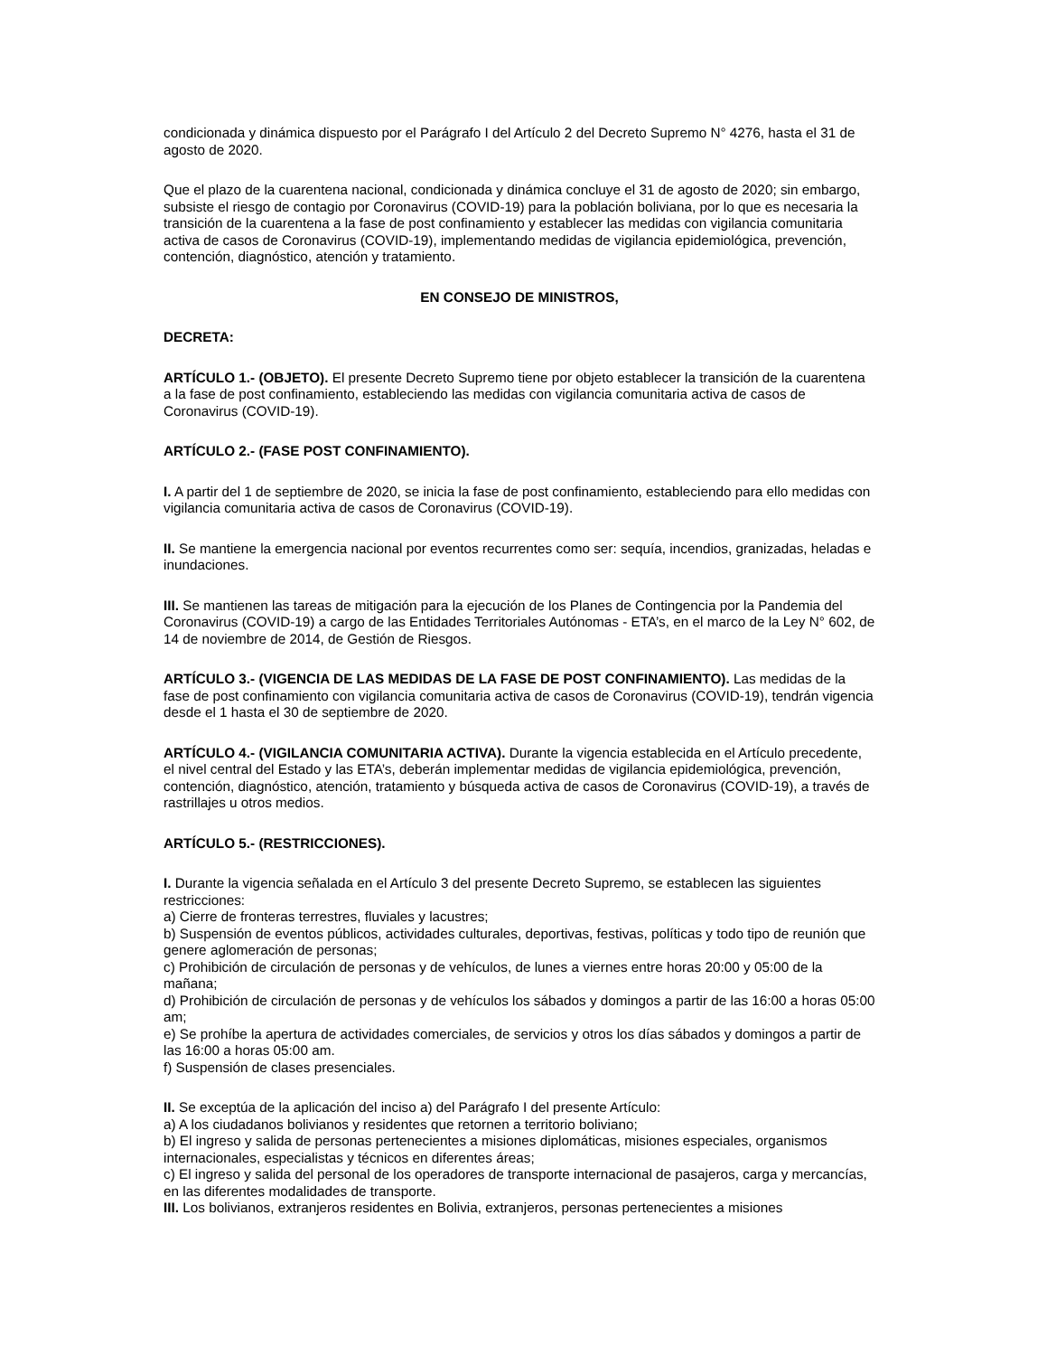condicionada y dinámica dispuesto por el Parágrafo I del Artículo 2 del Decreto Supremo N° 4276, hasta el 31 de agosto de 2020.
Que el plazo de la cuarentena nacional, condicionada y dinámica concluye el 31 de agosto de 2020; sin embargo, subsiste el riesgo de contagio por Coronavirus (COVID-19) para la población boliviana, por lo que es necesaria la transición de la cuarentena a la fase de post confinamiento y establecer las medidas con vigilancia comunitaria activa de casos de Coronavirus (COVID-19), implementando medidas de vigilancia epidemiológica, prevención, contención, diagnóstico, atención y tratamiento.
EN CONSEJO DE MINISTROS,
DECRETA:
ARTÍCULO 1.- (OBJETO). El presente Decreto Supremo tiene por objeto establecer la transición de la cuarentena a la fase de post confinamiento, estableciendo las medidas con vigilancia comunitaria activa de casos de Coronavirus (COVID-19).
ARTÍCULO 2.- (FASE POST CONFINAMIENTO).
I. A partir del 1 de septiembre de 2020, se inicia la fase de post confinamiento, estableciendo para ello medidas con vigilancia comunitaria activa de casos de Coronavirus (COVID-19).
II. Se mantiene la emergencia nacional por eventos recurrentes como ser: sequía, incendios, granizadas, heladas e inundaciones.
III. Se mantienen las tareas de mitigación para la ejecución de los Planes de Contingencia por la Pandemia del Coronavirus (COVID-19) a cargo de las Entidades Territoriales Autónomas - ETA’s, en el marco de la Ley N° 602, de 14 de noviembre de 2014, de Gestión de Riesgos.
ARTÍCULO 3.- (VIGENCIA DE LAS MEDIDAS DE LA FASE DE POST CONFINAMIENTO). Las medidas de la fase de post confinamiento con vigilancia comunitaria activa de casos de Coronavirus (COVID-19), tendrán vigencia desde el 1 hasta el 30 de septiembre de 2020.
ARTÍCULO 4.- (VIGILANCIA COMUNITARIA ACTIVA). Durante la vigencia establecida en el Artículo precedente, el nivel central del Estado y las ETA’s, deberán implementar medidas de vigilancia epidemiológica, prevención, contención, diagnóstico, atención, tratamiento y búsqueda activa de casos de Coronavirus (COVID-19), a través de rastrillajes u otros medios.
ARTÍCULO 5.- (RESTRICCIONES).
I. Durante la vigencia señalada en el Artículo 3 del presente Decreto Supremo, se establecen las siguientes restricciones:
a) Cierre de fronteras terrestres, fluviales y lacustres;
b) Suspensión de eventos públicos, actividades culturales, deportivas, festivas, políticas y todo tipo de reunión que genere aglomeración de personas;
c) Prohibición de circulación de personas y de vehículos, de lunes a viernes entre horas 20:00 y 05:00 de la mañana;
d) Prohibición de circulación de personas y de vehículos los sábados y domingos a partir de las 16:00 a horas 05:00 am;
e) Se prohíbe la apertura de actividades comerciales, de servicios y otros los días sábados y domingos a partir de las 16:00 a horas 05:00 am.
f) Suspensión de clases presenciales.
II. Se exceptúa de la aplicación del inciso a) del Parágrafo I del presente Artículo:
a) A los ciudadanos bolivianos y residentes que retornen a territorio boliviano;
b) El ingreso y salida de personas pertenecientes a misiones diplomáticas, misiones especiales, organismos internacionales, especialistas y técnicos en diferentes áreas;
c) El ingreso y salida del personal de los operadores de transporte internacional de pasajeros, carga y mercancías, en las diferentes modalidades de transporte.
III. Los bolivianos, extranjeros residentes en Bolivia, extranjeros, personas pertenecientes a misiones